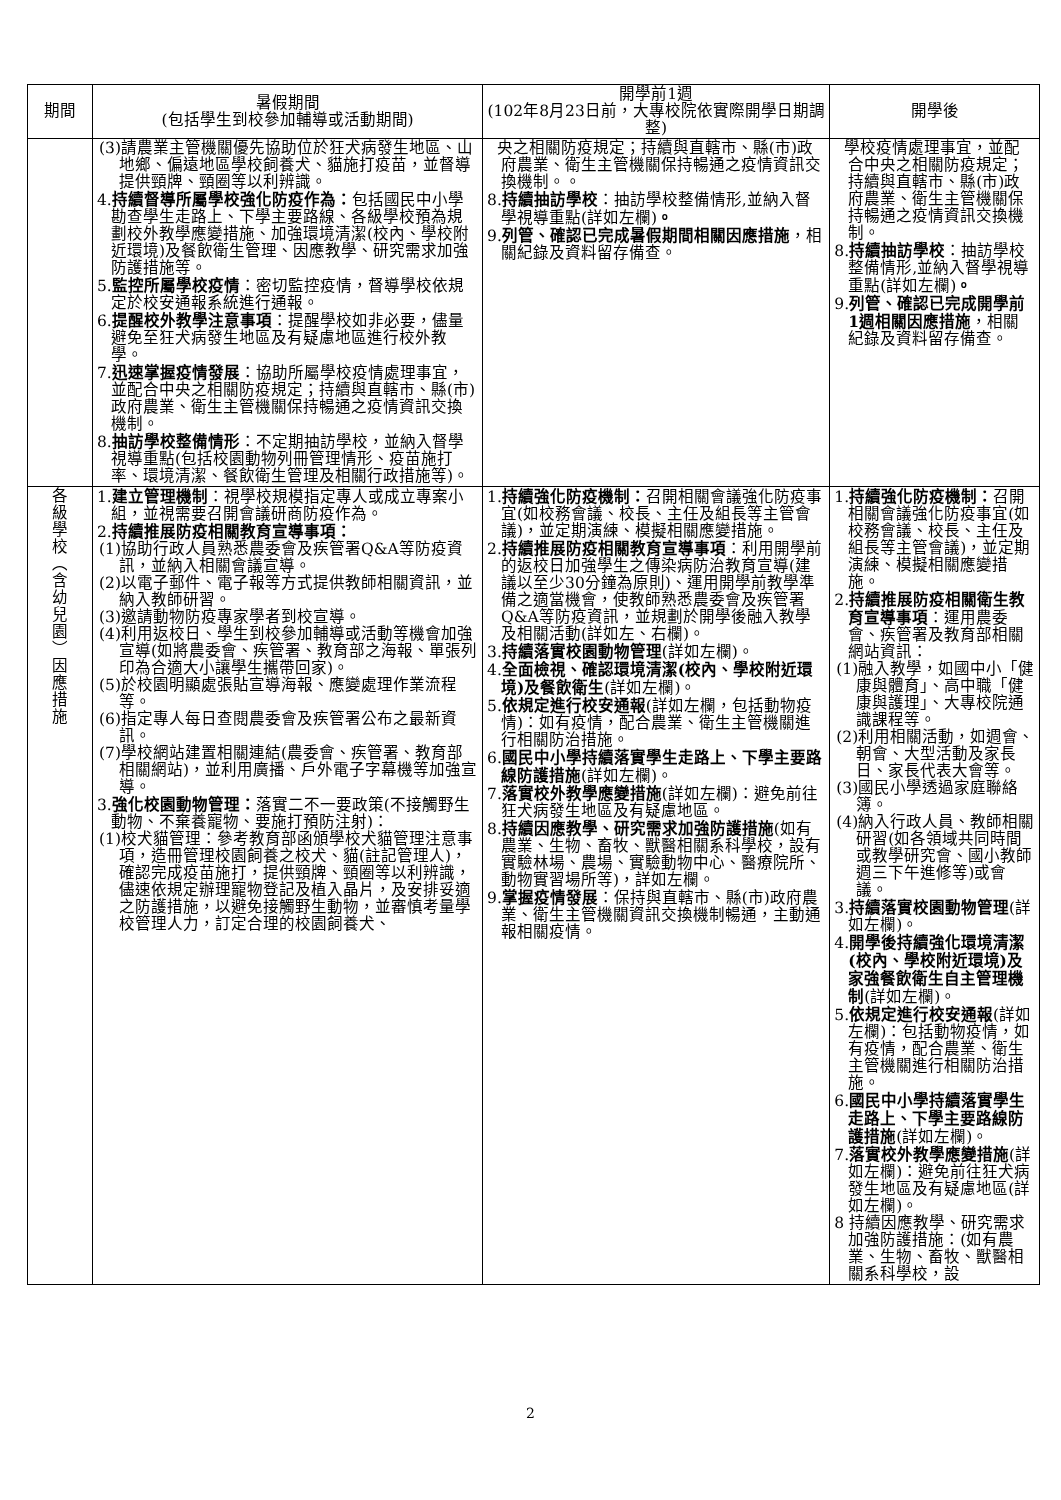| 期間 | 暑假期間 (包括學生到校參加輔導或活動期間) | 開學前1週 (102年8月23日前，大專校院依實際開學日期調整) | 開學後 |
| --- | --- | --- | --- |
| | (3)請農業主管機關優先協助位於狂犬病發生地區、山地鄉、偏遠地區學校飼養犬、貓施打疫苗，並督導提供頸牌、頸圈等以利辨識。 4. 持續督導所屬學校強化防疫作為： 包括國民中小學勘查學生走路上、下學主要路線、各級學校預為規劃校外教學應變措施、加強環境清潔(校內、學校附近環境)及餐飲衛生管理、因應教學、研究需求加強防護措施等。 5. 監控所屬學校疫情 ：密切監控疫情，督導學校依規定於校安通報系統進行通報。 6. 提醒校外教學注意事項 ：提醒學校如非必要，儘量避免至狂犬病發生地區及有疑慮地區進行校外教學。 7. 迅速掌握疫情發展 ：協助所屬學校疫情處理事宜，並配合中央之相關防疫規定；持續與直轄市、縣(市)政府農業、衛生主管機關保持暢通之疫情資訊交換機制。 8. 抽訪學校整備情形 ：不定期抽訪學校，並納入督學視導重點(包括校園動物列冊管理情形、疫苗施打率、環境清潔、餐飲衛生管理及相關行政措施等)。 | 央之相關防疫規定；持續與直轄市、縣(市)政府農業、衛生主管機關保持暢通之疫情資訊交換機制。。 8. 持續抽訪學校 ：抽訪學校整備情形,並納入督學視導重點(詳如左欄) 。 9. 列管、確認已完成暑假期間相關因應措施 ，相關紀錄及資料留存備查。 | 學校疫情處理事宜，並配合中央之相關防疫規定；持續與直轄市、縣(市)政府農業、衛生主管機關保持暢通之疫情資訊交換機制。 8. 持續抽訪學校 ：抽訪學校整備情形,並納入督學視導重點(詳如左欄) 。 9. 列管、確認已完成開學前1週相關因應措施 ，相關紀錄及資料留存備查。 |
| 各 級 學 校 ︵ 含 幼 兒 園 ︶ 因 應 措 施 | 1. 建立管理機制 ：視學校規模指定專人或成立專案小組，並視需要召開會議研商防疫作為。 2. 持續推展防疫相關教育宣導事項： (1)協助行政人員熟悉農委會及疾管署Q&A等防疫資訊，並納入相關會議宣導。 (2)以電子郵件、電子報等方式提供教師相關資訊，並納入教師研習。 (3)邀請動物防疫專家學者到校宣導。 (4)利用返校日、學生到校參加輔導或活動等機會加強宣導(如將農委會、疾管署、教育部之海報、單張列印為合適大小讓學生攜帶回家)。 (5)於校園明顯處張貼宣導海報、應變處理作業流程等。 (6)指定專人每日查閱農委會及疾管署公布之最新資訊。 (7)學校網站建置相關連結(農委會、疾管署、教育部相關網站)，並利用廣播、戶外電子字幕機等加強宣導。 3. 強化校園動物管理： 落實二不一要政策(不接觸野生動物、不棄養寵物、要施打預防注射)： (1)校犬貓管理：參考教育部函頒學校犬貓管理注意事項，造冊管理校園飼養之校犬、貓(註記管理人)，確認完成疫苗施打，提供頸牌、頸圈等以利辨識，儘速依規定辦理寵物登記及植入晶片，及安排妥適之防護措施，以避免接觸野生動物，並審慎考量學校管理人力，訂定合理的校園飼養犬、 | 1. 持續強化防疫機制： 召開相關會議強化防疫事宜(如校務會議、校長、主任及組長等主管會議)，並定期演練、模擬相關應變措施。 2. 持續推展防疫相關教育宣導事項 ：利用開學前的返校日加強學生之傳染病防治教育宣導(建議以至少30分鐘為原則)、運用開學前教學準備之適當機會，使教師熟悉農委會及疾管署Q&A等防疫資訊，並規劃於開學後融入教學及相關活動(詳如左、右欄)。 3. 持續落實校園動物管理 (詳如左欄)。 4. 全面檢視、確認環境清潔(校內、學校附近環境)及餐飲衛生 (詳如左欄)。 5. 依規定進行校安通報 (詳如左欄，包括動物疫情)：如有疫情，配合農業、衛生主管機關進行相關防治措施。 6. 國民中小學持續落實學生走路上、下學主要路線防護措施 (詳如左欄)。 7. 落實校外教學應變措施 (詳如左欄)：避免前往狂犬病發生地區及有疑慮地區。 8. 持續因應教學、研究需求加強防護措施 (如有農業、生物、畜牧、獸醫相關系科學校，設有實驗林場、農場、實驗動物中心、醫療院所、動物實習場所等)，詳如左欄。 9. 掌握疫情發展 ：保持與直轄市、縣(市)政府農業、衛生主管機關資訊交換機制暢通，主動通報相關疫情。 | 1. 持續強化防疫機制： 召開相關會議強化防疫事宜(如校務會議、校長、主任及組長等主管會議)，並定期演練、模擬相關應變措施。 2. 持續推展防疫相關衛生教育宣導事項 ：運用農委會、疾管署及教育部相關網站資訊： (1)融入教學，如國中小「健康與體育」、高中職「健康與護理」、大專校院通識課程等。 (2)利用相關活動，如週會、朝會、大型活動及家長日、家長代表大會等。 (3)國民小學透過家庭聯絡簿。 (4)納入行政人員、教師相關研習(如各領域共同時間或教學研究會、國小教師週三下午進修等)或會議。 3. 持續落實校園動物管理 (詳如左欄)。 4. 開學後持續強化環境清潔(校內、學校附近環境)及家強餐飲衛生自主管理機制 (詳如左欄)。 5. 依規定進行校安通報 (詳如左欄)：包括動物疫情，如有疫情，配合農業、衛生主管機關進行相關防治措施。 6. 國民中小學持續落實學生走路上、下學主要路線防護措施 (詳如左欄)。 7. 落實校外教學應變措施 (詳如左欄)：避免前往狂犬病發生地區及有疑慮地區(詳如左欄)。 8 持續因應教學、研究需求加強防護措施：(如有農業、生物、畜牧、獸醫相關系科學校，設 |
2